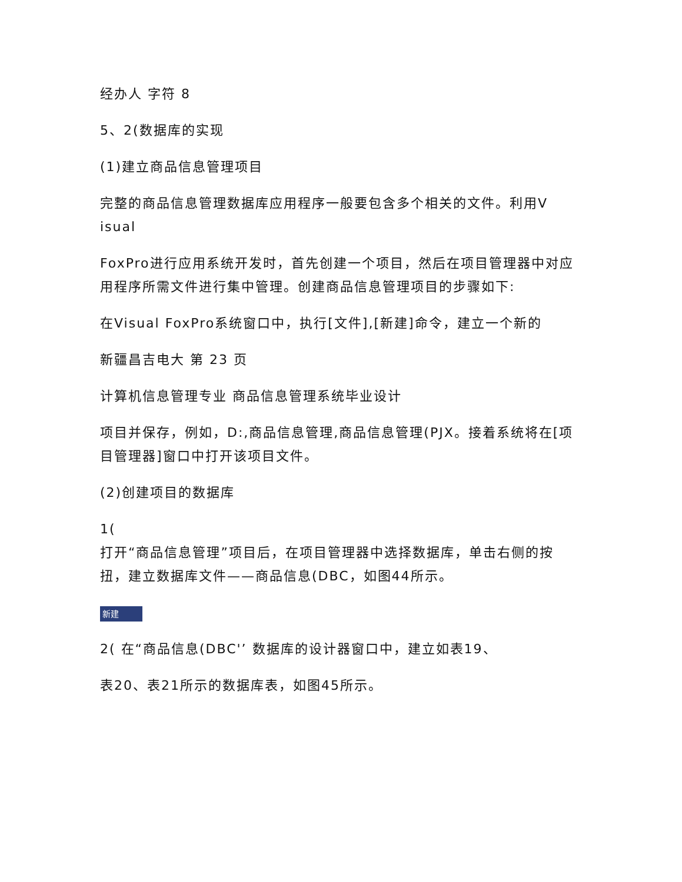经办人 字符 8
5、2(数据库的实现
(1)建立商品信息管理项目
完整的商品信息管理数据库应用程序一般要包含多个相关的文件。利用V
isual
FoxPro进行应用系统开发时，首先创建一个项目，然后在项目管理器中对应用程序所需文件进行集中管理。创建商品信息管理项目的步骤如下:
在Visual FoxPro系统窗口中，执行[文件],[新建]命令，建立一个新的
新疆昌吉电大 第 23 页
计算机信息管理专业 商品信息管理系统毕业设计
项目并保存，例如，D:,商品信息管理,商品信息管理(PJX。接着系统将在[项目管理器]窗口中打开该项目文件。
(2)创建项目的数据库
1(
打开“商品信息管理”项目后，在项目管理器中选择数据库，单击右侧的按扭，建立数据库文件——商品信息(DBC，如图44所示。
新建
2( 在“商品信息(DBC'’ 数据库的设计器窗口中，建立如表19、
表20、表21所示的数据库表，如图45所示。